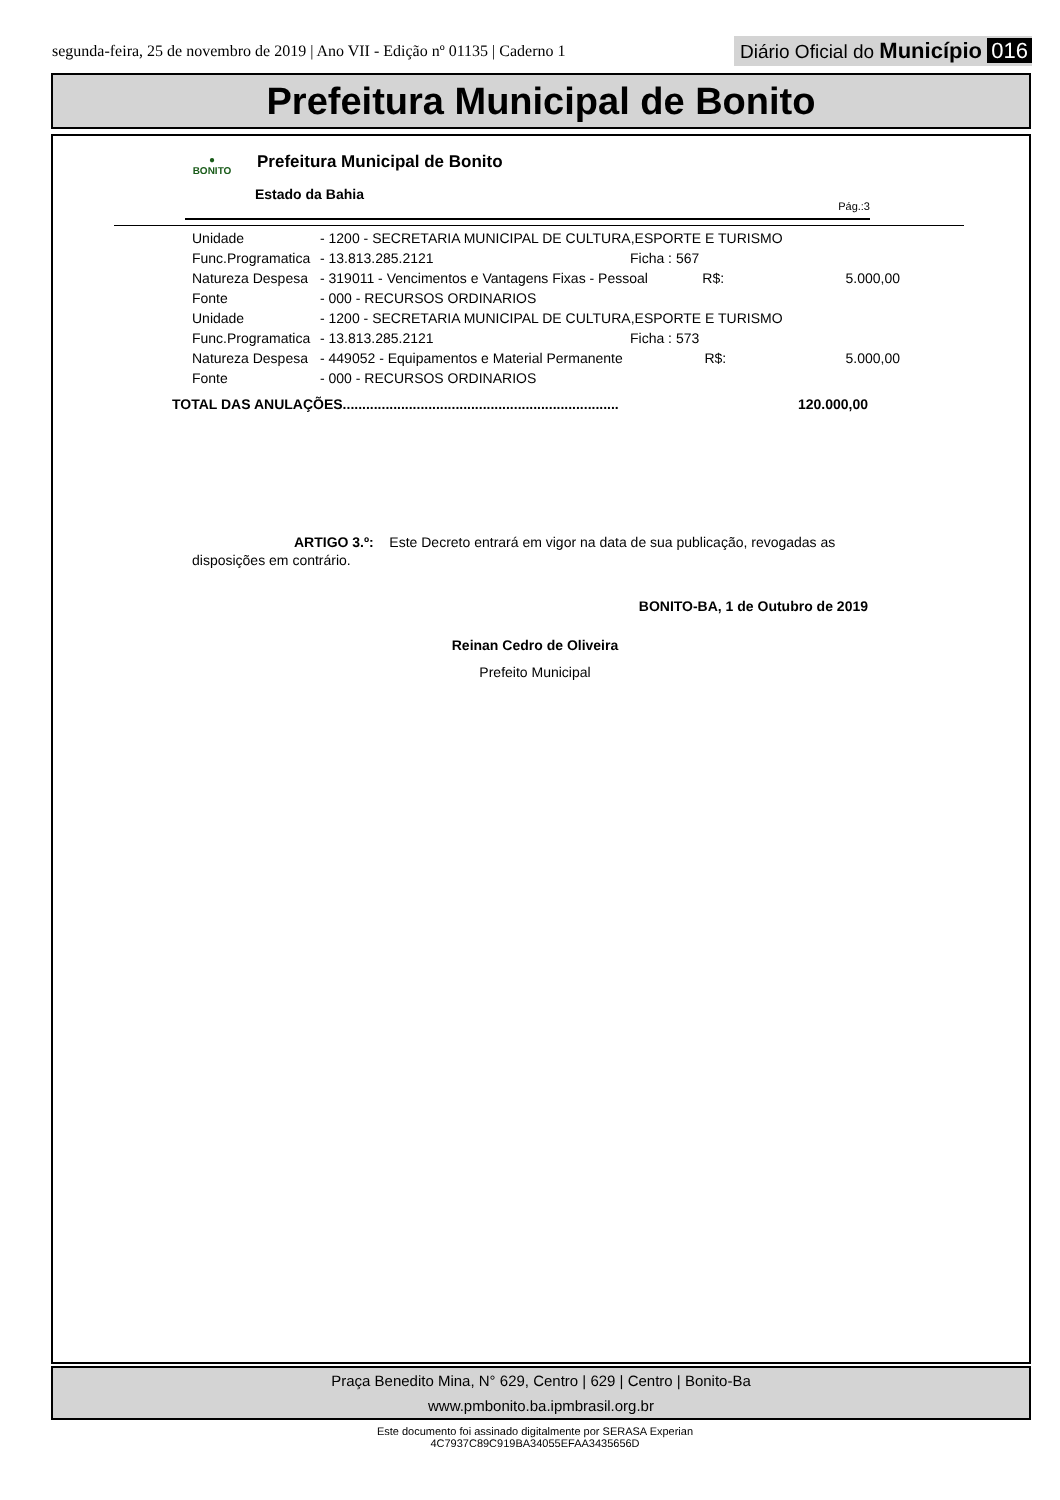segunda-feira, 25 de novembro de 2019 | Ano VII - Edição nº 01135 | Caderno 1
Diário Oficial do Município 016
Prefeitura Municipal de Bonito
●
BONITO
Prefeitura Municipal de Bonito
Estado da Bahia
Pág.:3
| Unidade | - 1200 - SECRETARIA MUNICIPAL DE CULTURA,ESPORTE E TURISMO | | |
| Func.Programatica | - 13.813.285.2121 | Ficha : 567 | |
| Natureza Despesa | - 319011 - Vencimentos e Vantagens Fixas - Pessoal R$: | | 5.000,00 |
| Fonte | - 000 - RECURSOS ORDINARIOS | | |
| Unidade | - 1200 - SECRETARIA MUNICIPAL DE CULTURA,ESPORTE E TURISMO | | |
| Func.Programatica | - 13.813.285.2121 | Ficha : 573 | |
| Natureza Despesa | - 449052 - Equipamentos e Material Permanente R$: | | 5.000,00 |
| Fonte | - 000 - RECURSOS ORDINARIOS | | |
TOTAL DAS ANULAÇÕES....................................................................... 120.000,00
ARTIGO 3.º: Este Decreto entrará em vigor na data de sua publicação, revogadas as disposições em contrário.
BONITO-BA, 1 de Outubro de 2019
Reinan Cedro de Oliveira
Prefeito Municipal
Praça Benedito Mina, N° 629, Centro | 629 | Centro | Bonito-Ba
www.pmbonito.ba.ipmbrasil.org.br
Este documento foi assinado digitalmente por SERASA Experian
4C7937C89C919BA34055EFAA3435656D